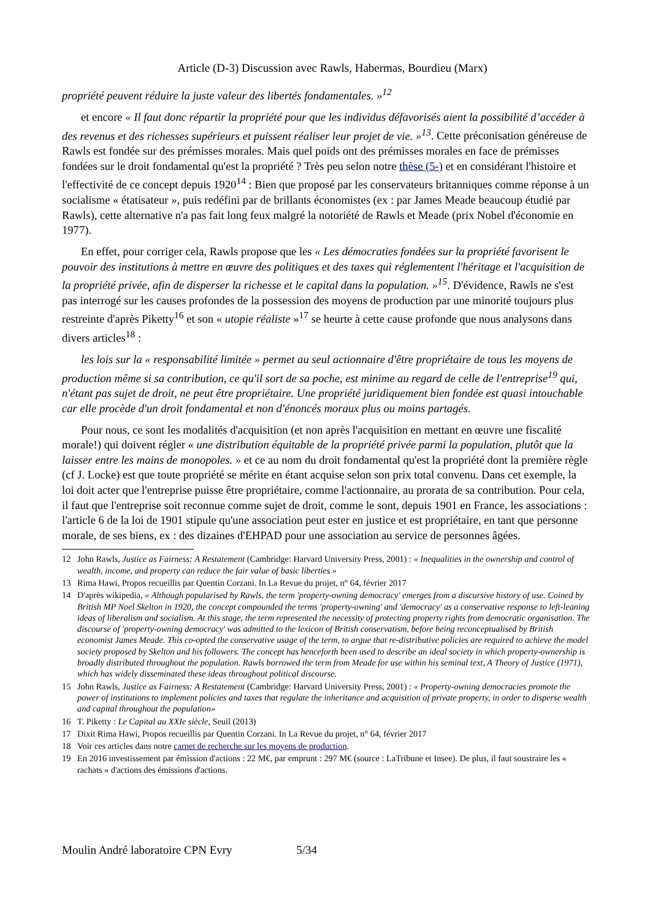Article (D-3) Discussion avec Rawls, Habermas, Bourdieu (Marx)
propriété peuvent réduire la juste valeur des libertés fondamentales. »<sup>12</sup>
et encore « Il faut donc répartir la propriété pour que les individus défavorisés aient la possibilité d’accéder à des revenus et des richesses supérieurs et puissent réaliser leur projet de vie. »<sup>13</sup>. Cette préconisation généreuse de Rawls est fondée sur des prémisses morales. Mais quel poids ont des prémisses morales en face de prémisses fondées sur le droit fondamental qu'est la propriété ? Très peu selon notre thèse (5-) et en considérant l'histoire et l'effectivité de ce concept depuis 1920<sup>14</sup> : Bien que proposé par les conservateurs britanniques comme réponse à un socialisme « étatisateur », puis redéfini par de brillants économistes (ex : par James Meade beaucoup étudié par Rawls), cette alternative n'a pas fait long feux malgré la notoriété de Rawls et Meade (prix Nobel d'économie en 1977).
En effet, pour corriger cela, Rawls propose que les « Les démocraties fondées sur la propriété favorisent le pouvoir des institutions à mettre en œuvre des politiques et des taxes qui réglementent l'héritage et l'acquisition de la propriété privée, afin de disperser la richesse et le capital dans la population. »<sup>15</sup>. D'évidence, Rawls ne s'est pas interrogé sur les causes profondes de la possession des moyens de production par une minorité toujours plus restreinte d'après Piketty<sup>16</sup> et son « utopie réaliste »<sup>17</sup> se heurte à cette cause profonde que nous analysons dans divers articles<sup>18</sup> :
les lois sur la « responsabilité limitée » permet au seul actionnaire d'être propriétaire de tous les moyens de production même si sa contribution, ce qu'il sort de sa poche, est minime au regard de celle de l'entreprise<sup>19</sup> qui, n'étant pas sujet de droit, ne peut être propriétaire. Une propriété juridiquement bien fondée est quasi intouchable car elle procède d'un droit fondamental et non d'énoncés moraux plus ou moins partagés.
Pour nous, ce sont les modalités d'acquisition (et non après l'acquisition en mettant en œuvre une fiscalité morale!) qui doivent régler « une distribution équitable de la propriété privée parmi la population, plutôt que la laisser entre les mains de monopoles. » et ce au nom du droit fondamental qu'est la propriété dont la première règle (cf J. Locke) est que toute propriété se mérite en étant acquise selon son prix total convenu. Dans cet exemple, la loi doit acter que l'entreprise puisse être propriétaire, comme l'actionnaire, au prorata de sa contribution. Pour cela, il faut que l'entreprise soit reconnue comme sujet de droit, comme le sont, depuis 1901 en France, les associations : l'article 6 de la loi de 1901 stipule qu'une association peut ester en justice et est propriétaire, en tant que personne morale, de ses biens, ex : des dizaines d'EHPAD pour une association au service de personnes âgées.
12 John Rawls, Justice as Fairness: A Restatement (Cambridge: Harvard University Press, 2001) : « Inequalities in the ownership and control of wealth, income, and property can reduce the fair value of basic liberties »
13 Rima Hawi, Propos recueillis par Quentin Corzani. In La Revue du projet, n° 64, février 2017
14 D'après wikipedia, « Although popularised by Rawls, the term 'property-owning democracy' emerges from a discursive history of use. Coined by British MP Noel Skelton in 1920, the concept compounded the terms 'property-owning' and 'democracy' as a conservative response to left-leaning ideas of liberalism and socialism. At this stage, the term represented the necessity of protecting property rights from democratic organisation. The discourse of 'property-owning democracy' was admitted to the lexicon of British conservatism, before being reconceptualised by British economist James Meade. This co-opted the conservative usage of the term, to argue that re-distributive policies are required to achieve the model society proposed by Skelton and his followers. The concept has henceforth been used to describe an ideal society in which property-ownership is broadly distributed throughout the population. Rawls borrowed the term from Meade for use within his seminal text, A Theory of Justice (1971), which has widely disseminated these ideas throughout political discourse.
15 John Rawls, Justice as Fairness: A Restatement (Cambridge: Harvard University Press, 2001) : « Property-owning democracies promote the power of institutions to implement policies and taxes that regulate the inheritance and acquisition of private property, in order to disperse wealth and capital throughout the population»
16 T. Piketty : Le Capital au XXIe siècle, Seuil (2013)
17 Dixit Rima Hawi, Propos recueillis par Quentin Corzani. In La Revue du projet, n° 64, février 2017
18 Voir ces articles dans notre carnet de recherche sur les moyens de production.
19 En 2016 investissement par émission d'actions : 22 M€, par emprunt : 297 M€ (source : LaTribune et Insee). De plus, il faut soustraire les « rachats » d'actions des émissions d'actions.
Moulin André laboratoire CPN Evry 5/34